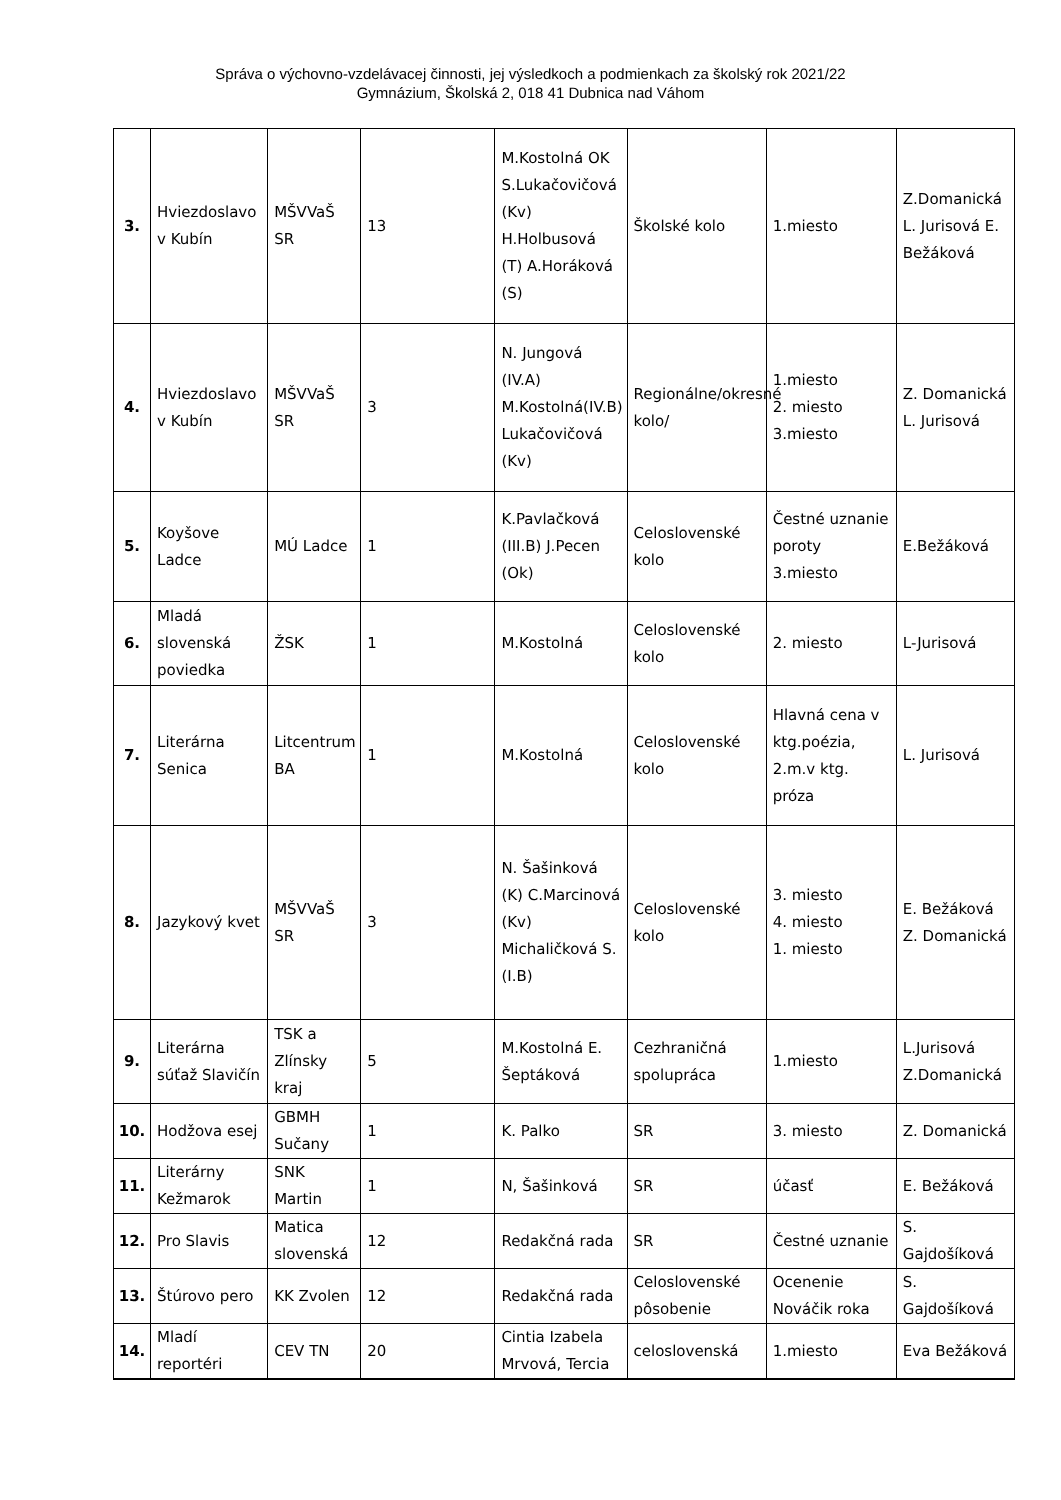Správa o výchovno-vzdelávacej činnosti, jej výsledkoch a podmienkach za školský rok 2021/22
Gymnázium, Školská 2, 018 41 Dubnica nad Váhom
| 3. | Hviezdoslavo v Kubín | MŠVVaŠ SR | 13 | M.Kostolná OK S.Lukačovičová (Kv) H.Holbusová (T) A.Horáková (S) | Školské kolo | 1.miesto | Z.Domanická L. Jurisová E. Bežáková |
| 4. | Hviezdoslavo v Kubín | MŠVVaŠ SR | 3 | N. Jungová (IV.A) M.Kostolná(IV.B) Lukačovičová (Kv) | Regionálne/okresné kolo/ | 1.miesto 2. miesto 3.miesto | Z. Domanická L. Jurisová |
| 5. | Koyšove Ladce | MÚ Ladce | 1 | K.Pavlačková (III.B) J.Pecen (Ok) | Celoslovenské kolo | Čestné uznanie poroty 3.miesto | E.Bežáková |
| 6. | Mladá slovenská poviedka | ŽSK | 1 | M.Kostolná | Celoslovenské kolo | 2. miesto | L-Jurisová |
| 7. | Literárna Senica | Litcentrum BA | 1 | M.Kostolná | Celoslovenské kolo | Hlavná cena v ktg.poézia, 2.m.v ktg. próza | L. Jurisová |
| 8. | Jazykový kvet | MŠVVaŠ SR | 3 | N. Šašinková (K) C.Marcinová (Kv) Michaličková S. (I.B) | Celoslovenské kolo | 3. miesto 4. miesto 1. miesto | E. Bežáková Z. Domanická |
| 9. | Literárna súťaž Slavičín | TSK a Zlínsky kraj | 5 | M.Kostolná E. Šeptáková | Cezhraničná spolupráca | 1.miesto | L.Jurisová Z.Domanická |
| 10. | Hodžova esej | GBMH Sučany | 1 | K. Palko | SR | 3. miesto | Z. Domanická |
| 11. | Literárny Kežmarok | SNK Martin | 1 | N, Šašinková | SR | účasť | E. Bežáková |
| 12. | Pro Slavis | Matica slovenská | 12 | Redakčná rada | SR | Čestné uznanie | S. Gajdošíková |
| 13. | Štúrovo pero | KK Zvolen | 12 | Redakčná rada | Celoslovenské pôsobenie | Ocenenie Nováčik roka | S. Gajdošíková |
| 14. | Mladí reportéri | CEV TN | 20 | Cintia Izabela Mrvová, Tercia | celoslovenská | 1.miesto | Eva Bežáková |